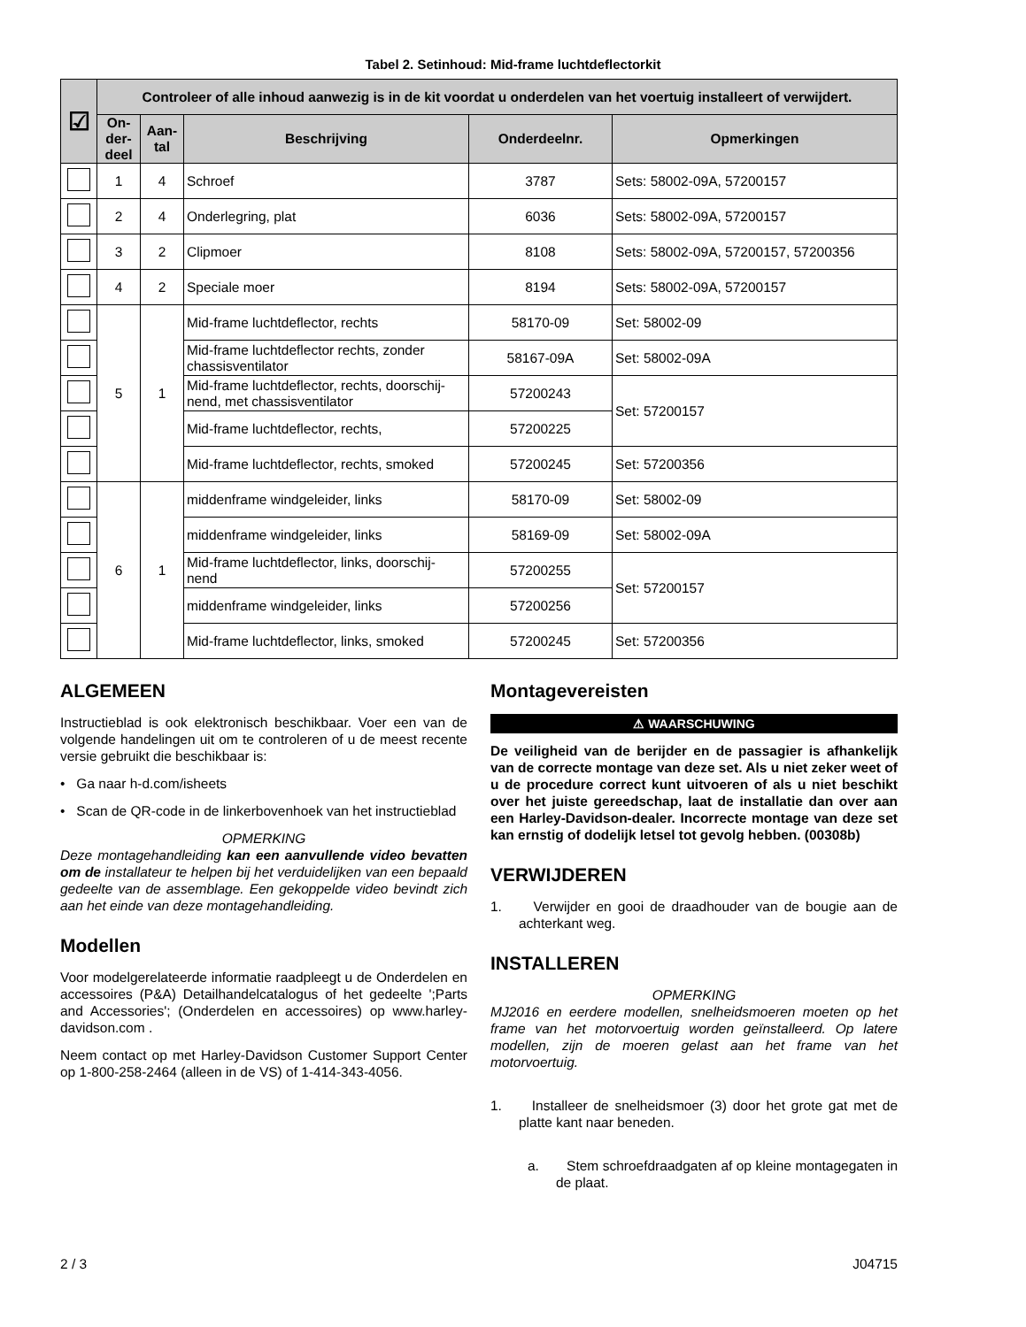Tabel 2. Setinhoud: Mid-frame luchtdeflectorkit
| ☑ | Controleer of alle inhoud aanwezig is in de kit voordat u onderdelen van het voertuig installeert of verwijdert. | | | | |
| --- | --- | --- | --- | --- | --- |
| | On-der-deel | Aan-tal | Beschrijving | Onderdeelnr. | Opmerkingen |
| | 1 | 4 | Schroef | 3787 | Sets: 58002-09A, 57200157 |
| | 2 | 4 | Onderlegring, plat | 6036 | Sets: 58002-09A, 57200157 |
| | 3 | 2 | Clipmoer | 8108 | Sets: 58002-09A, 57200157, 57200356 |
| | 4 | 2 | Speciale moer | 8194 | Sets: 58002-09A, 57200157 |
| | 5 | 1 | Mid-frame luchtdeflector, rechts | 58170-09 | Set: 58002-09 |
| | | | Mid-frame luchtdeflector rechts, zonder chassisventilator | 58167-09A | Set: 58002-09A |
| | | | Mid-frame luchtdeflector, rechts, doorschij-nend, met chassisventilator | 57200243 | Set: 57200157 |
| | | | Mid-frame luchtdeflector, rechts, | 57200225 | |
| | | | Mid-frame luchtdeflector, rechts, smoked | 57200245 | Set: 57200356 |
| | 6 | 1 | middenframe windgeleider, links | 58170-09 | Set: 58002-09 |
| | | | middenframe windgeleider, links | 58169-09 | Set: 58002-09A |
| | | | Mid-frame luchtdeflector, links, doorschij-nend | 57200255 | Set: 57200157 |
| | | | middenframe windgeleider, links | 57200256 | |
| | | | Mid-frame luchtdeflector, links, smoked | 57200245 | Set: 57200356 |
ALGEMEEN
Instructieblad is ook elektronisch beschikbaar. Voer een van de volgende handelingen uit om te controleren of u de meest recente versie gebruikt die beschikbaar is:
• Ga naar h-d.com/isheets
• Scan de QR-code in de linkerbovenhoek van het instructieblad
OPMERKING
Deze montagehandleiding kan een aanvullende video bevatten om de installateur te helpen bij het verduidelijken van een bepaald gedeelte van de assemblage. Een gekoppelde video bevindt zich aan het einde van deze montagehandleiding.
Modellen
Voor modelgerelateerde informatie raadpleegt u de Onderdelen en accessoires (P&A) Detailhandelcatalogus of het gedeelte ';Parts and Accessories'; (Onderdelen en accessoires) op www.harley-davidson.com .
Neem contact op met Harley-Davidson Customer Support Center op 1-800-258-2464 (alleen in de VS) of 1-414-343-4056.
Montagevereisten
⚠ WAARSCHUWING
De veiligheid van de berijder en de passagier is afhankelijk van de correcte montage van deze set. Als u niet zeker weet of u de procedure correct kunt uitvoeren of als u niet beschikt over het juiste gereedschap, laat de installatie dan over aan een Harley-Davidson-dealer. Incorrecte montage van deze set kan ernstig of dodelijk letsel tot gevolg hebben. (00308b)
VERWIJDEREN
1. Verwijder en gooi de draadhouder van de bougie aan de achterkant weg.
INSTALLEREN
OPMERKING
MJ2016 en eerdere modellen, snelheidsmoeren moeten op het frame van het motorvoertuig worden geïnstalleerd. Op latere modellen, zijn de moeren gelast aan het frame van het motorvoertuig.
1. Installeer de snelheidsmoer (3) door het grote gat met de platte kant naar beneden.
a. Stem schroefdraadgaten af op kleine montagegaten in de plaat.
2 / 3 J04715